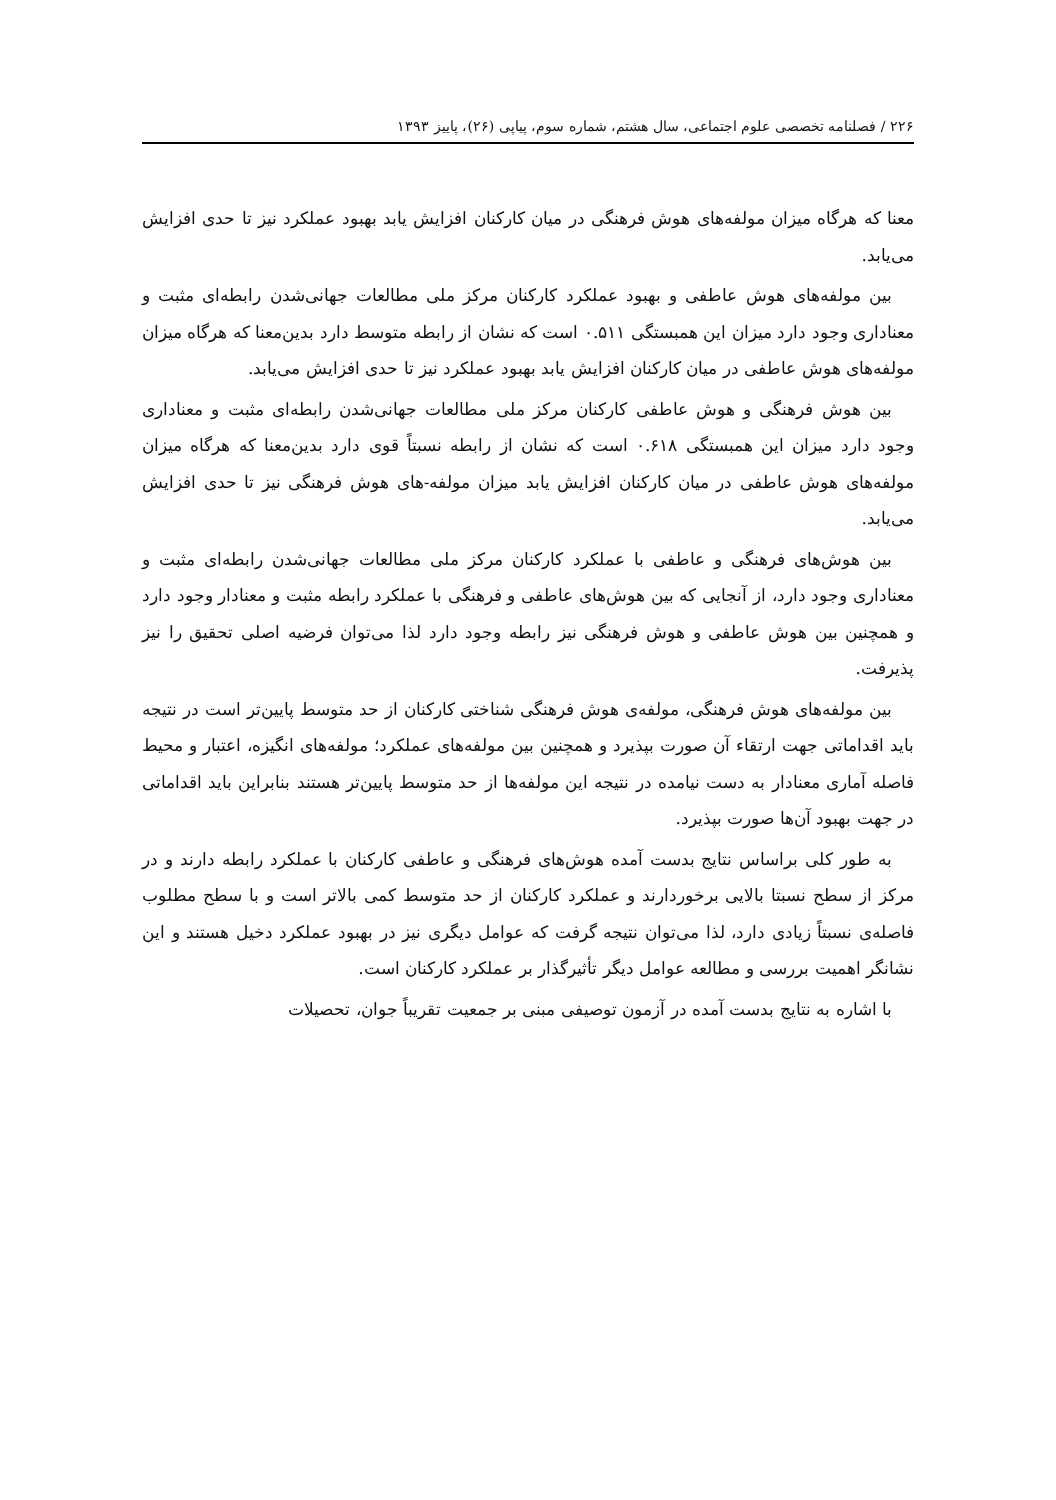۲۲۶ / فصلنامه تخصصی علوم اجتماعی، سال هشتم، شماره سوم، پیاپی (۲۶)، پاییز ۱۳۹۳
معنا که هرگاه میزان مولفه‌های هوش فرهنگی در میان کارکنان افزایش یابد بهبود عملکرد نیز تا حدی افزایش می‌یابد.
بین مولفه‌های هوش عاطفی و بهبود عملکرد کارکنان مرکز ملی مطالعات جهانی‌شدن رابطه‌ای مثبت و معناداری وجود دارد میزان این همبستگی ۰.۵۱۱ است که نشان از رابطه متوسط دارد بدین‌معنا که هرگاه میزان مولفه‌های هوش عاطفی در میان کارکنان افزایش یابد بهبود عملکرد نیز تا حدی افزایش می‌یابد.
بین هوش فرهنگی و هوش عاطفی کارکنان مرکز ملی مطالعات جهانی‌شدن رابطه‌ای مثبت و معناداری وجود دارد میزان این همبستگی ۰.۶۱۸ است که نشان از رابطه نسبتاً قوی دارد بدین‌معنا که هرگاه میزان مولفه‌های هوش عاطفی در میان کارکنان افزایش یابد میزان مولفه‌-های هوش فرهنگی نیز تا حدی افزایش می‌یابد.
بین هوش‌های فرهنگی و عاطفی با عملکرد کارکنان مرکز ملی مطالعات جهانی‌شدن رابطه‌ای مثبت و معناداری وجود دارد، از آنجایی که بین هوش‌های عاطفی و فرهنگی با عملکرد رابطه مثبت و معنادار وجود دارد و همچنین بین هوش عاطفی و هوش فرهنگی نیز رابطه وجود دارد لذا می‌توان فرضیه اصلی تحقیق را نیز پذیرفت.
بین مولفه‌های هوش فرهنگی، مولفه‌ی هوش فرهنگی شناختی کارکنان از حد متوسط پایین‌تر است در نتیجه باید اقداماتی جهت ارتقاء آن صورت بپذیرد و همچنین بین مولفه‌های عملکرد؛ مولفه‌های انگیزه، اعتبار و محیط فاصله آماری معنادار به دست نیامده در نتیجه این مولفه‌ها از حد متوسط پایین‌تر هستند بنابراین باید اقداماتی در جهت بهبود آن‌ها صورت بپذیرد.
به طور کلی براساس نتایج بدست آمده هوش‌های فرهنگی و عاطفی کارکنان با عملکرد رابطه دارند و در مرکز از سطح نسبتا بالایی برخوردارند و عملکرد کارکنان از حد متوسط کمی بالاتر است و با سطح مطلوب فاصله‌ی نسبتاً زیادی دارد، لذا می‌توان نتیجه گرفت که عوامل دیگری نیز در بهبود عملکرد دخیل هستند و این نشانگر اهمیت بررسی و مطالعه عوامل دیگر تأثیرگذار بر عملکرد کارکنان است.
با اشاره به نتایج بدست آمده در آزمون توصیفی مبنی بر جمعیت تقریباً جوان، تحصیلات